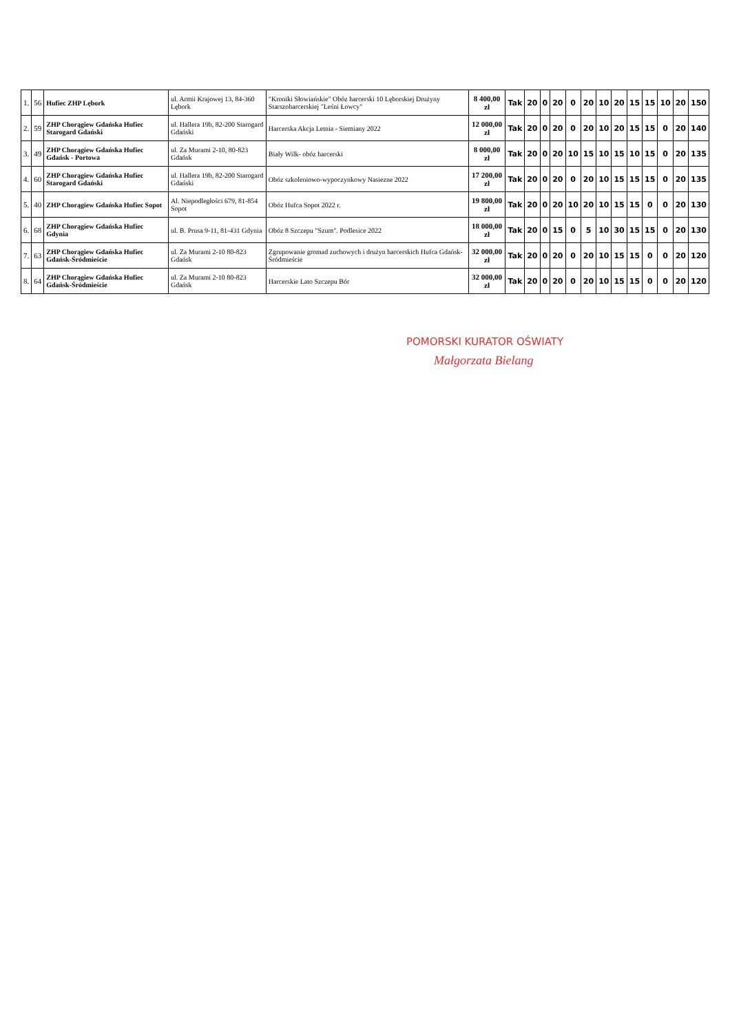| 1. | 56 | Hufiec ZHP Lębork | ul. Armii Krajowej 13, 84-360 Lębork | "Kroniki Słowiańskie" Obóz harcerski 10 Lęborskiej Drużyny Starszoharcerskiej "Leśni Łowcy" | 8 400,00 zł | Tak | 20 | 0 | 20 | 0 | 20 | 10 | 20 | 15 | 15 | 10 | 20 | 150 |
| 2. | 59 | ZHP Chorągiew Gdańska Hufiec Starogard Gdański | ul. Hallera 19b, 82-200 Starogard Gdański | Harcerska Akcja Letnia - Siemiany 2022 | 12 000,00 zł | Tak | 20 | 0 | 20 | 0 | 20 | 10 | 20 | 15 | 15 | 0 | 20 | 140 |
| 3. | 49 | ZHP Chorągiew Gdańska Hufiec Gdańsk - Portowa | ul. Za Murami 2-10, 80-823 Gdańsk | Biały Wilk- obóz harcerski | 8 000,00 zł | Tak | 20 | 0 | 20 | 10 | 15 | 10 | 15 | 10 | 15 | 0 | 20 | 135 |
| 4. | 60 | ZHP Chorągiew Gdańska Hufiec Starogard Gdański | ul. Hallera 19b, 82-200 Starogard Gdański | Obóz szkoleniowo-wypoczynkowy Nasiezne 2022 | 17 200,00 zł | Tak | 20 | 0 | 20 | 0 | 20 | 10 | 15 | 15 | 15 | 0 | 20 | 135 |
| 5. | 40 | ZHP Chorągiew Gdańska Hufiec Sopot | Al. Niepodległości 679, 81-854 Sopot | Obóz Hufca Sopot 2022 r. | 19 800,00 zł | Tak | 20 | 0 | 20 | 10 | 20 | 10 | 15 | 15 | 0 | 0 | 20 | 130 |
| 6. | 68 | ZHP Chorągiew Gdańska Hufiec Gdynia | ul. B. Prusa 9-11, 81-431 Gdynia | Obóz 8 Szczepu "Szum". Podlesice 2022 | 18 000,00 zł | Tak | 20 | 0 | 15 | 0 | 5 | 10 | 30 | 15 | 15 | 0 | 20 | 130 |
| 7. | 63 | ZHP Chorągiew Gdańska Hufiec Gdańsk-Śródmieście | ul. Za Murami 2-10 80-823 Gdańsk | Zgrupowanie gromad zuchowych i drużyn harcerskich Hufca Gdańsk-Śródmieście | 32 000,00 zł | Tak | 20 | 0 | 20 | 0 | 20 | 10 | 15 | 15 | 0 | 0 | 20 | 120 |
| 8. | 64 | ZHP Chorągiew Gdańska Hufiec Gdańsk-Śródmieście | ul. Za Murami 2-10 80-823 Gdańsk | Harcerskie Lato Szczepu Bór | 32 000,00 zł | Tak | 20 | 0 | 20 | 0 | 20 | 10 | 15 | 15 | 0 | 0 | 20 | 120 |
POMORSKI KURATOR OŚWIATY
Małgorzata Bielang